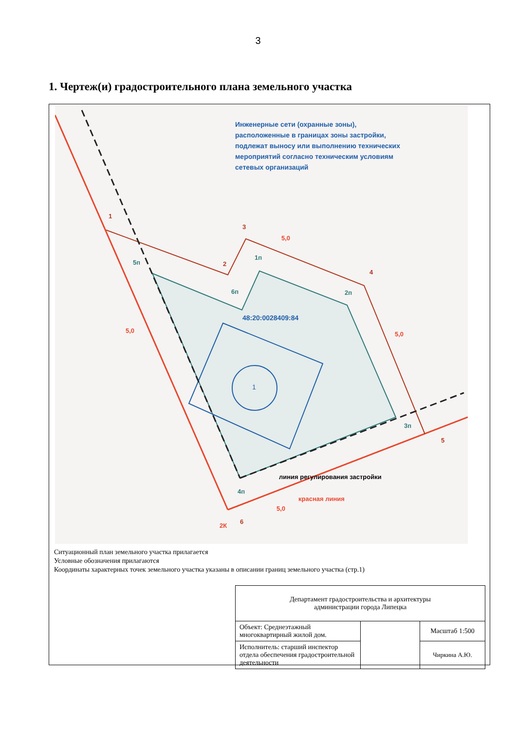3
1. Чертеж(и) градостроительного плана земельного участка
Инженерные сети (охранные зоны),
расположенные в границах зоны застройки,
подлежат выносу или выполнению технических
мероприятий согласно техническим условиям
сетевых организаций
48:20:0028409:84
1
линия регулирования застройки
красная линия
1
3
2
4
5
6
2К
5п
1п
6п 2п
3п
4п
5,0
5,0
5,0
5,0
Ситуационный план земельного участка прилагается
Условные обозначения прилагаются
Координаты характерных точек земельного участка указаны в описании границ земельного участка (стр.1)
| Департамент градостроительства и архитектуры администрации города Липецка | | |
| Объект: Среднеэтажный многоквартирный жилой дом. | | Масштаб 1:500 |
| Исполнитель: старший инспектор отдела обеспечения градостроительной деятельности | | Чиркина А.Ю. |